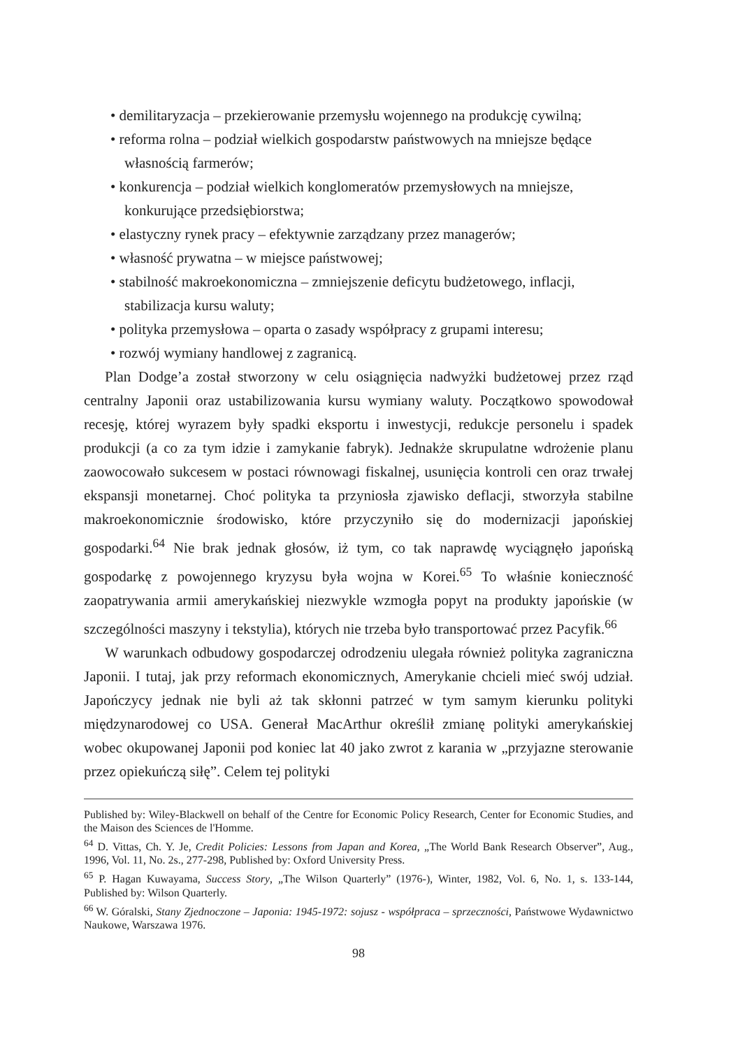• demilitaryzacja – przekierowanie przemysłu wojennego na produkcję cywilną;
• reforma rolna – podział wielkich gospodarstw państwowych na mniejsze będące własnością farmerów;
• konkurencja – podział wielkich konglomeratów przemysłowych na mniejsze, konkurujące przedsiębiorstwa;
• elastyczny rynek pracy – efektywnie zarządzany przez managerów;
• własność prywatna – w miejsce państwowej;
• stabilność makroekonomiczna – zmniejszenie deficytu budżetowego, inflacji, stabilizacja kursu waluty;
• polityka przemysłowa – oparta o zasady współpracy z grupami interesu;
• rozwój wymiany handlowej z zagranicą.
Plan Dodge’a został stworzony w celu osiągnięcia nadwyżki budżetowej przez rząd centralny Japonii oraz ustabilizowania kursu wymiany waluty. Początkowo spowodował recesję, której wyrazem były spadki eksportu i inwestycji, redukcje personelu i spadek produkcji (a co za tym idzie i zamykanie fabryk). Jednakże skrupulatne wdrożenie planu zaowocowało sukcesem w postaci równowagi fiskalnej, usunięcia kontroli cen oraz trwałej ekspansji monetarnej. Choć polityka ta przyniosła zjawisko deflacji, stworzyła stabilne makroekonomicznie środowisko, które przyczyniło się do modernizacji japońskiej gospodarki.<sup>64</sup> Nie brak jednak głosów, iż tym, co tak naprawdę wyciągnęło japońską gospodarkę z powojennego kryzysu była wojna w Korei.<sup>65</sup> To właśnie konieczność zaopatrywania armii amerykańskiej niezwykle wzmogła popyt na produkty japońskie (w szczególności maszyny i tekstylia), których nie trzeba było transportować przez Pacyfik.<sup>66</sup>
W warunkach odbudowy gospodarczej odrodzeniu ulegała również polityka zagraniczna Japonii. I tutaj, jak przy reformach ekonomicznych, Amerykanie chcieli mieć swój udział. Japończycy jednak nie byli aż tak skłonni patrzeć w tym samym kierunku polityki międzynarodowej co USA. Generał MacArthur określił zmianę polityki amerykańskiej wobec okupowanej Japonii pod koniec lat 40 jako zwrot z karania w „przyjazne sterowanie przez opiekuńczą siłę”. Celem tej polityki
Published by: Wiley-Blackwell on behalf of the Centre for Economic Policy Research, Center for Economic Studies, and the Maison des Sciences de l'Homme.
<sup>64</sup> D. Vittas, Ch. Y. Je, Credit Policies: Lessons from Japan and Korea, „The World Bank Research Observer”, Aug., 1996, Vol. 11, No. 2s., 277-298, Published by: Oxford University Press.
<sup>65</sup> P. Hagan Kuwayama, Success Story, „The Wilson Quarterly” (1976-), Winter, 1982, Vol. 6, No. 1, s. 133-144, Published by: Wilson Quarterly.
<sup>66</sup> W. Góralski, Stany Zjednoczone – Japonia: 1945-1972: sojusz - współpraca – sprzeczności, Państwowe Wydawnictwo Naukowe, Warszawa 1976.
98